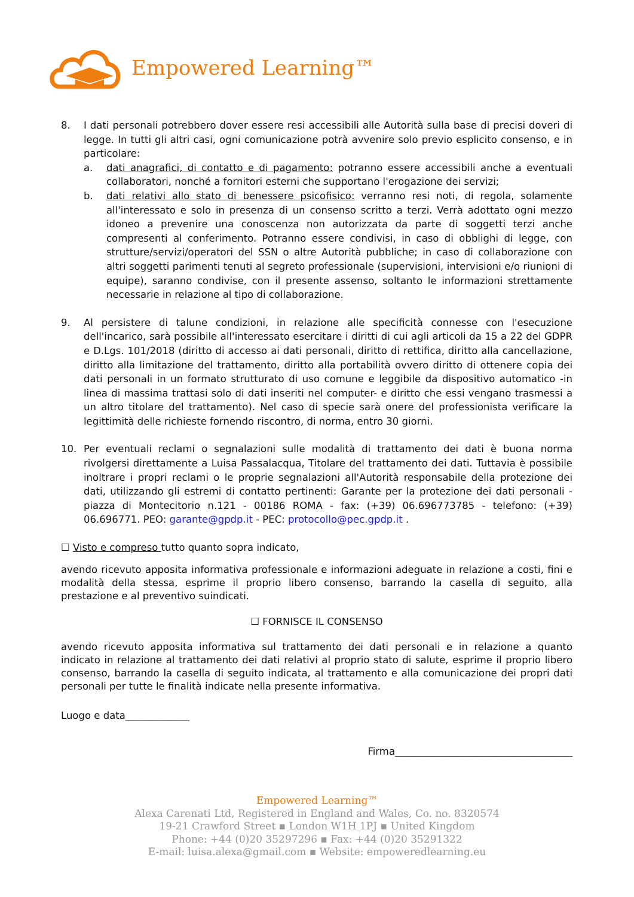Empowered Learning™
8. I dati personali potrebbero dover essere resi accessibili alle Autorità sulla base di precisi doveri di legge. In tutti gli altri casi, ogni comunicazione potrà avvenire solo previo esplicito consenso, e in particolare:
a. dati anagrafici, di contatto e di pagamento: potranno essere accessibili anche a eventuali collaboratori, nonché a fornitori esterni che supportano l'erogazione dei servizi;
b. dati relativi allo stato di benessere psicofisico: verranno resi noti, di regola, solamente all'interessato e solo in presenza di un consenso scritto a terzi. Verrà adottato ogni mezzo idoneo a prevenire una conoscenza non autorizzata da parte di soggetti terzi anche compresenti al conferimento. Potranno essere condivisi, in caso di obblighi di legge, con strutture/servizi/operatori del SSN o altre Autorità pubbliche; in caso di collaborazione con altri soggetti parimenti tenuti al segreto professionale (supervisioni, intervisioni e/o riunioni di equipe), saranno condivise, con il presente assenso, soltanto le informazioni strettamente necessarie in relazione al tipo di collaborazione.
9. Al persistere di talune condizioni, in relazione alle specificità connesse con l'esecuzione dell'incarico, sarà possibile all'interessato esercitare i diritti di cui agli articoli da 15 a 22 del GDPR e D.Lgs. 101/2018 (diritto di accesso ai dati personali, diritto di rettifica, diritto alla cancellazione, diritto alla limitazione del trattamento, diritto alla portabilità ovvero diritto di ottenere copia dei dati personali in un formato strutturato di uso comune e leggibile da dispositivo automatico -in linea di massima trattasi solo di dati inseriti nel computer- e diritto che essi vengano trasmessi a un altro titolare del trattamento). Nel caso di specie sarà onere del professionista verificare la legittimità delle richieste fornendo riscontro, di norma, entro 30 giorni.
10. Per eventuali reclami o segnalazioni sulle modalità di trattamento dei dati è buona norma rivolgersi direttamente a Luisa Passalacqua, Titolare del trattamento dei dati. Tuttavia è possibile inoltrare i propri reclami o le proprie segnalazioni all'Autorità responsabile della protezione dei dati, utilizzando gli estremi di contatto pertinenti: Garante per la protezione dei dati personali - piazza di Montecitorio n.121 - 00186 ROMA - fax: (+39) 06.696773785 - telefono: (+39) 06.696771. PEO: garante@gpdp.it - PEC: protocollo@pec.gpdp.it .
☐ Visto e compreso tutto quanto sopra indicato,
avendo ricevuto apposita informativa professionale e informazioni adeguate in relazione a costi, fini e modalità della stessa, esprime il proprio libero consenso, barrando la casella di seguito, alla prestazione e al preventivo suindicati.
☐ FORNISCE IL CONSENSO
avendo ricevuto apposita informativa sul trattamento dei dati personali e in relazione a quanto indicato in relazione al trattamento dei dati relativi al proprio stato di salute, esprime il proprio libero consenso, barrando la casella di seguito indicata, al trattamento e alla comunicazione dei propri dati personali per tutte le finalità indicate nella presente informativa.
Luogo e data_____________
Firma____________________________________
Empowered Learning™
Alexa Carenati Ltd, Registered in England and Wales, Co. no. 8320574
19-21 Crawford Street ▪ London W1H 1PJ ▪ United Kingdom
Phone: +44 (0)20 35297296 ▪ Fax: +44 (0)20 35291322
E-mail: luisa.alexa@gmail.com ▪ Website: empoweredlearning.eu